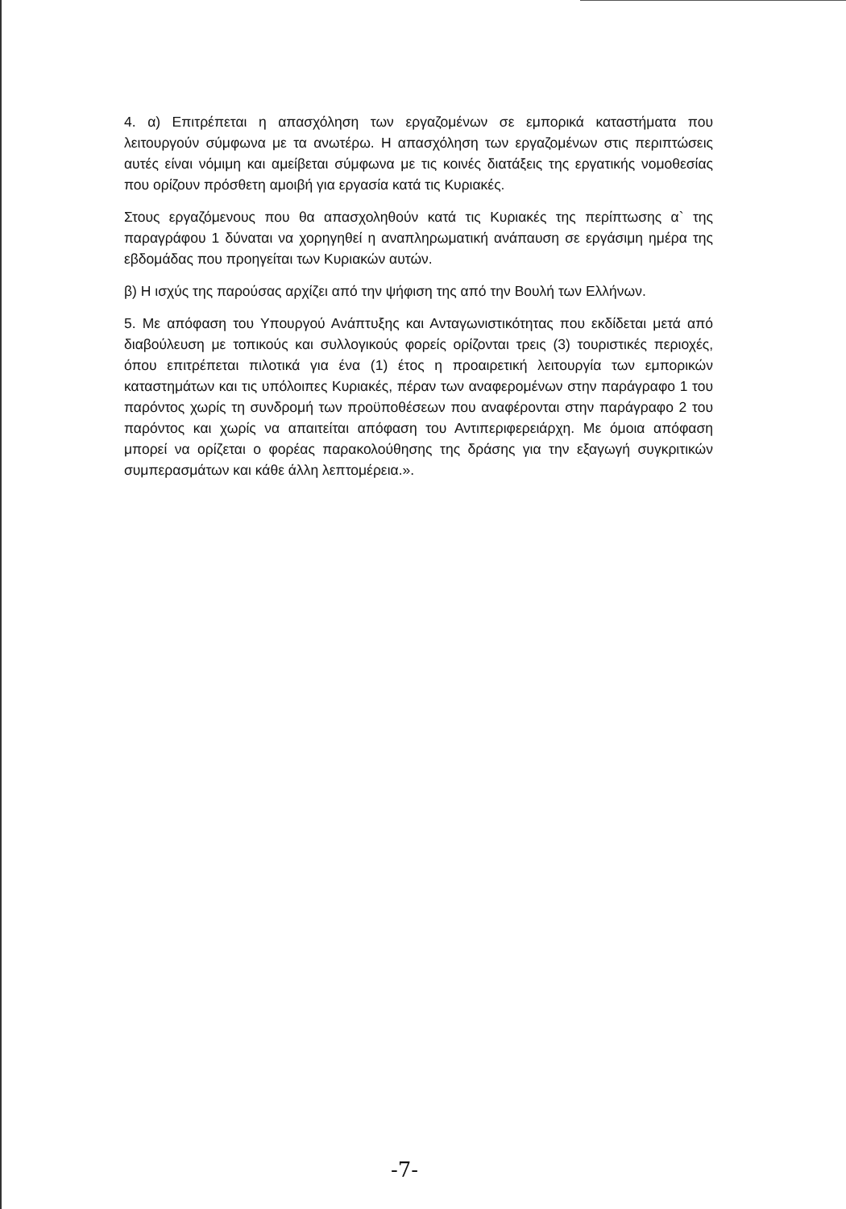4. α) Επιτρέπεται η απασχόληση των εργαζομένων σε εμπορικά καταστήματα που λειτουργούν σύμφωνα με τα ανωτέρω. Η απασχόληση των εργαζομένων στις περιπτώσεις αυτές είναι νόμιμη και αμείβεται σύμφωνα με τις κοινές διατάξεις της εργατικής νομοθεσίας που ορίζουν πρόσθετη αμοιβή για εργασία κατά τις Κυριακές.
Στους εργαζόμενους που θα απασχοληθούν κατά τις Κυριακές της περίπτωσης α` της παραγράφου 1 δύναται να χορηγηθεί η αναπληρωματική ανάπαυση σε εργάσιμη ημέρα της εβδομάδας που προηγείται των Κυριακών αυτών.
β) Η ισχύς της παρούσας αρχίζει από την ψήφιση της από την Βουλή των Ελλήνων.
5. Με απόφαση του Υπουργού Ανάπτυξης και Ανταγωνιστικότητας που εκδίδεται μετά από διαβούλευση με τοπικούς και συλλογικούς φορείς ορίζονται τρεις (3) τουριστικές περιοχές, όπου επιτρέπεται πιλοτικά για ένα (1) έτος η προαιρετική λειτουργία των εμπορικών καταστημάτων και τις υπόλοιπες Κυριακές, πέραν των αναφερομένων στην παράγραφο 1 του παρόντος χωρίς τη συνδρομή των προϋποθέσεων που αναφέρονται στην παράγραφο 2 του παρόντος και χωρίς να απαιτείται απόφαση του Αντιπεριφερειάρχη. Με όμοια απόφαση μπορεί να ορίζεται ο φορέας παρακολούθησης της δράσης για την εξαγωγή συγκριτικών συμπερασμάτων και κάθε άλλη λεπτομέρεια.».
-7-